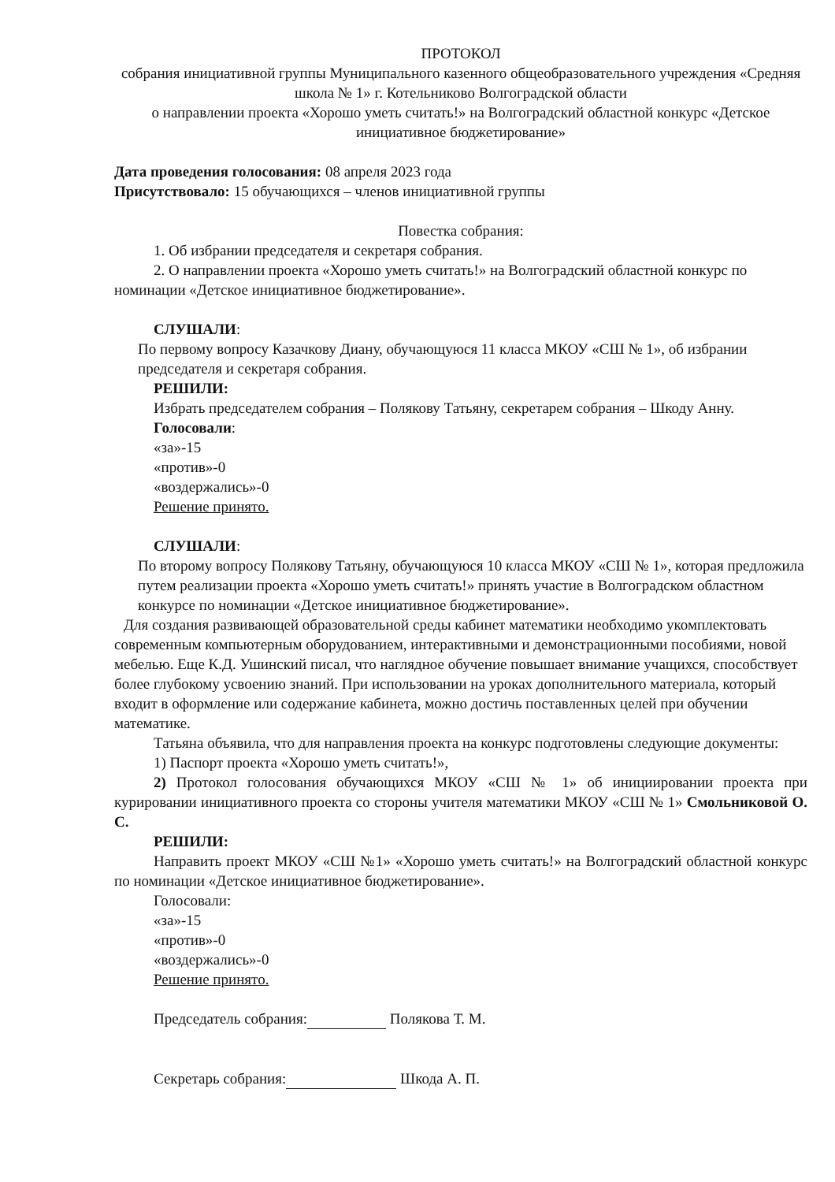ПРОТОКОЛ
собрания инициативной группы Муниципального казенного общеобразовательного учреждения «Средняя школа № 1» г. Котельниково Волгоградской области
о направлении проекта «Хорошо уметь считать!» на Волгоградский областной конкурс «Детское инициативное бюджетирование»
Дата проведения голосования: 08 апреля 2023 года
Присутствовало: 15 обучающихся – членов инициативной группы
Повестка собрания:
1. Об избрании председателя и секретаря собрания.
2. О направлении проекта «Хорошо уметь считать!» на Волгоградский областной конкурс по номинации «Детское инициативное бюджетирование».
СЛУШАЛИ:
По первому вопросу Казачкову Диану, обучающуюся 11 класса МКОУ «СШ № 1», об избрании председателя и секретаря собрания.
РЕШИЛИ:
Избрать председателем собрания – Полякову Татьяну, секретарем собрания – Шкоду Анну.
Голосовали:
«за»-15
«против»-0
«воздержались»-0
Решение принято.
СЛУШАЛИ:
По второму вопросу Полякову Татьяну, обучающуюся 10 класса МКОУ «СШ № 1», которая предложила путем реализации проекта «Хорошо уметь считать!» принять участие в Волгоградском областном конкурсе по номинации «Детское инициативное бюджетирование».
Для создания развивающей образовательной среды кабинет математики необходимо укомплектовать современным компьютерным оборудованием, интерактивными и демонстрационными пособиями, новой мебелью. Еще К.Д. Ушинский писал, что наглядное обучение повышает внимание учащихся, способствует более глубокому усвоению знаний. При использовании на уроках дополнительного материала, который входит в оформление или содержание кабинета, можно достичь поставленных целей при обучении математике.
Татьяна объявила, что для направления проекта на конкурс подготовлены следующие документы:
1) Паспорт проекта «Хорошо уметь считать!»,
2) Протокол голосования обучающихся МКОУ «СШ № 1» об инициировании проекта при курировании инициативного проекта со стороны учителя математики МКОУ «СШ № 1» Смольниковой О. С.
РЕШИЛИ:
Направить проект МКОУ «СШ №1» «Хорошо уметь считать!» на Волгоградский областной конкурс по номинации «Детское инициативное бюджетирование».
Голосовали:
«за»-15
«против»-0
«воздержались»-0
Решение принято.
Председатель собрания: Полякова Т. М.
Секретарь собрания: Шкода А. П.